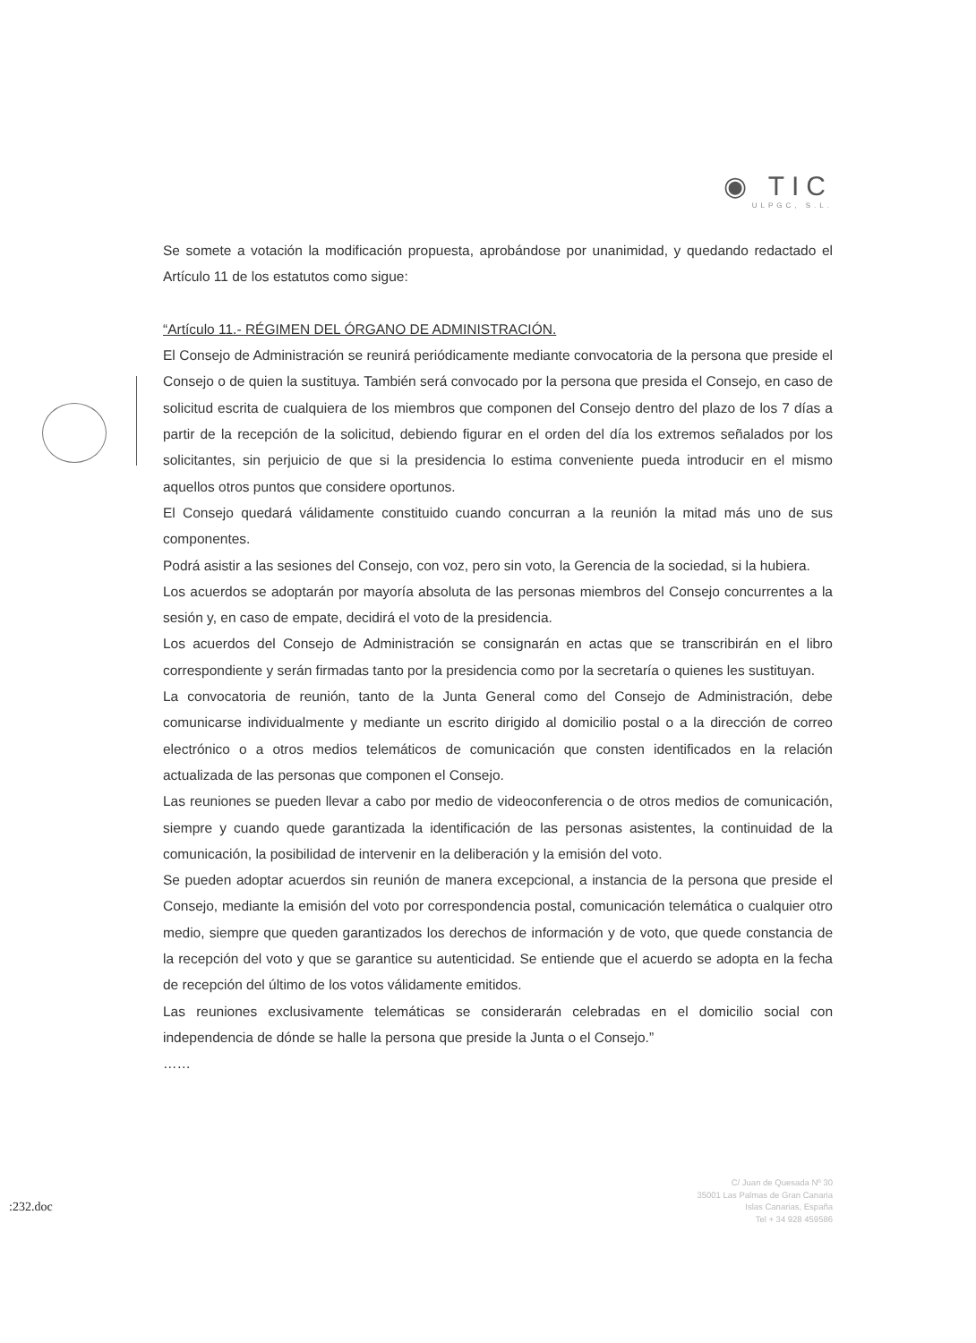◉ TIC
ULPGC, S.L.
Se somete a votación la modificación propuesta, aprobándose por unanimidad, y quedando redactado el Artículo 11 de los estatutos como sigue:
“Artículo 11.- RÉGIMEN DEL ÓRGANO DE ADMINISTRACIÓN.
El Consejo de Administración se reunirá periódicamente mediante convocatoria de la persona que preside el Consejo o de quien la sustituya. También será convocado por la persona que presida el Consejo, en caso de solicitud escrita de cualquiera de los miembros que componen del Consejo dentro del plazo de los 7 días a partir de la recepción de la solicitud, debiendo figurar en el orden del día los extremos señalados por los solicitantes, sin perjuicio de que si la presidencia lo estima conveniente pueda introducir en el mismo aquellos otros puntos que considere oportunos.
El Consejo quedará válidamente constituido cuando concurran a la reunión la mitad más uno de sus componentes.
Podrá asistir a las sesiones del Consejo, con voz, pero sin voto, la Gerencia de la sociedad, si la hubiera.
Los acuerdos se adoptarán por mayoría absoluta de las personas miembros del Consejo concurrentes a la sesión y, en caso de empate, decidirá el voto de la presidencia.
Los acuerdos del Consejo de Administración se consignarán en actas que se transcribirán en el libro correspondiente y serán firmadas tanto por la presidencia como por la secretaría o quienes les sustituyan.
La convocatoria de reunión, tanto de la Junta General como del Consejo de Administración, debe comunicarse individualmente y mediante un escrito dirigido al domicilio postal o a la dirección de correo electrónico o a otros medios telemáticos de comunicación que consten identificados en la relación actualizada de las personas que componen el Consejo.
Las reuniones se pueden llevar a cabo por medio de videoconferencia o de otros medios de comunicación, siempre y cuando quede garantizada la identificación de las personas asistentes, la continuidad de la comunicación, la posibilidad de intervenir en la deliberación y la emisión del voto.
Se pueden adoptar acuerdos sin reunión de manera excepcional, a instancia de la persona que preside el Consejo, mediante la emisión del voto por correspondencia postal, comunicación telemática o cualquier otro medio, siempre que queden garantizados los derechos de información y de voto, que quede constancia de la recepción del voto y que se garantice su autenticidad. Se entiende que el acuerdo se adopta en la fecha de recepción del último de los votos válidamente emitidos.
Las reuniones exclusivamente telemáticas se considerarán celebradas en el domicilio social con independencia de dónde se halle la persona que preside la Junta o el Consejo.”
……
:232.doc
C/ Juan de Quesada Nº 30
35001 Las Palmas de Gran Canaria
Islas Canarias, España
Tel + 34 928 459586